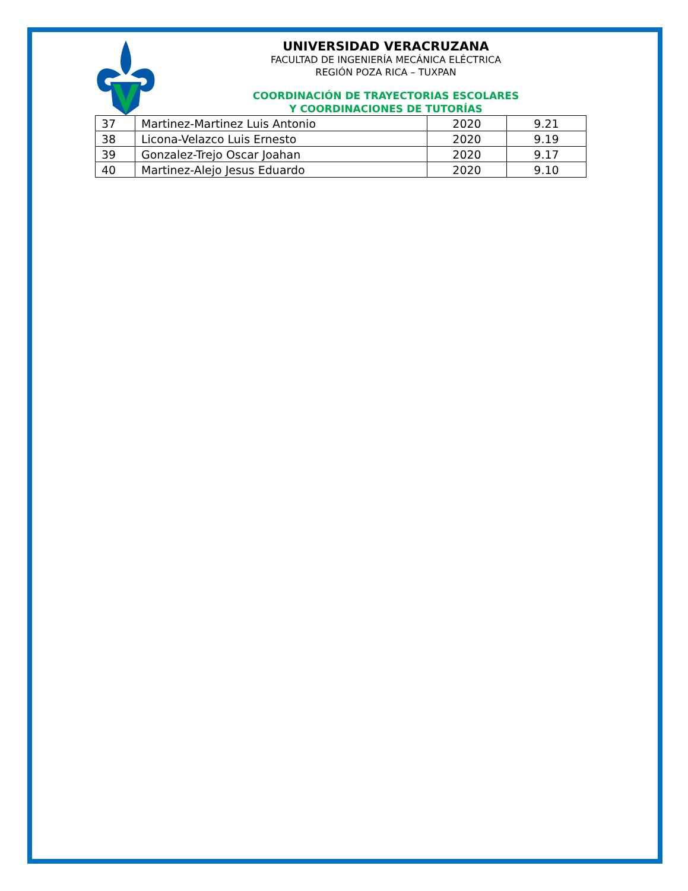UNIVERSIDAD VERACRUZANA
FACULTAD DE INGENIERÍA MECÁNICA ELÉCTRICA
REGIÓN POZA RICA – TUXPAN
COORDINACIÓN DE TRAYECTORIAS ESCOLARES
Y COORDINACIONES DE TUTORÍAS
| 37 | Martinez-Martinez Luis Antonio | 2020 | 9.21 |
| 38 | Licona-Velazco Luis Ernesto | 2020 | 9.19 |
| 39 | Gonzalez-Trejo Oscar Joahan | 2020 | 9.17 |
| 40 | Martinez-Alejo Jesus Eduardo | 2020 | 9.10 |